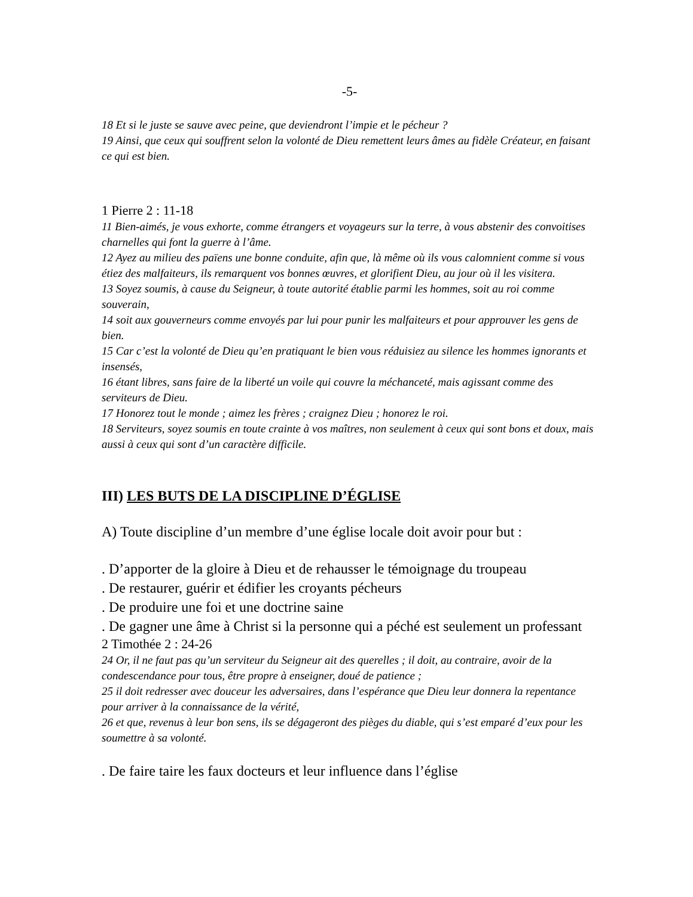-5-
18 Et si le juste se sauve avec peine, que deviendront l’impie et le pécheur ?
19 Ainsi, que ceux qui souffrent selon la volonté de Dieu remettent leurs âmes au fidèle Créateur, en faisant ce qui est bien.
1 Pierre 2 : 11-18
11 Bien-aimés, je vous exhorte, comme étrangers et voyageurs sur la terre, à vous abstenir des convoitises charnelles qui font la guerre à l’âme.
12 Ayez au milieu des païens une bonne conduite, afin que, là même où ils vous calomnient comme si vous étiez des malfaiteurs, ils remarquent vos bonnes œuvres, et glorifient Dieu, au jour où il les visitera.
13 Soyez soumis, à cause du Seigneur, à toute autorité établie parmi les hommes, soit au roi comme souverain,
14 soit aux gouverneurs comme envoyés par lui pour punir les malfaiteurs et pour approuver les gens de bien.
15 Car c’est la volonté de Dieu qu’en pratiquant le bien vous réduisiez au silence les hommes ignorants et insensés,
16 étant libres, sans faire de la liberté un voile qui couvre la méchanceté, mais agissant comme des serviteurs de Dieu.
17 Honorez tout le monde ; aimez les frères ; craignez Dieu ; honorez le roi.
18 Serviteurs, soyez soumis en toute crainte à vos maîtres, non seulement à ceux qui sont bons et doux, mais aussi à ceux qui sont d’un caractère difficile.
III) LES BUTS DE LA DISCIPLINE D’ÉGLISE
A) Toute discipline d’un membre d’une église locale doit avoir pour but :
. D’apporter de la gloire à Dieu et de rehausser le témoignage du troupeau
. De restaurer, guérir et édifier les croyants pécheurs
. De produire une foi et une doctrine saine
. De gagner une âme à Christ si la personne qui a péché est seulement un professant
2 Timothée 2 : 24-26
24 Or, il ne faut pas qu’un serviteur du Seigneur ait des querelles ; il doit, au contraire, avoir de la condescendance pour tous, être propre à enseigner, doué de patience ;
25 il doit redresser avec douceur les adversaires, dans l’espérance que Dieu leur donnera la repentance pour arriver à la connaissance de la vérité,
26 et que, revenus à leur bon sens, ils se dégageront des pièges du diable, qui s’est emparé d’eux pour les soumettre à sa volonté.
. De faire taire les faux docteurs et leur influence dans l’église